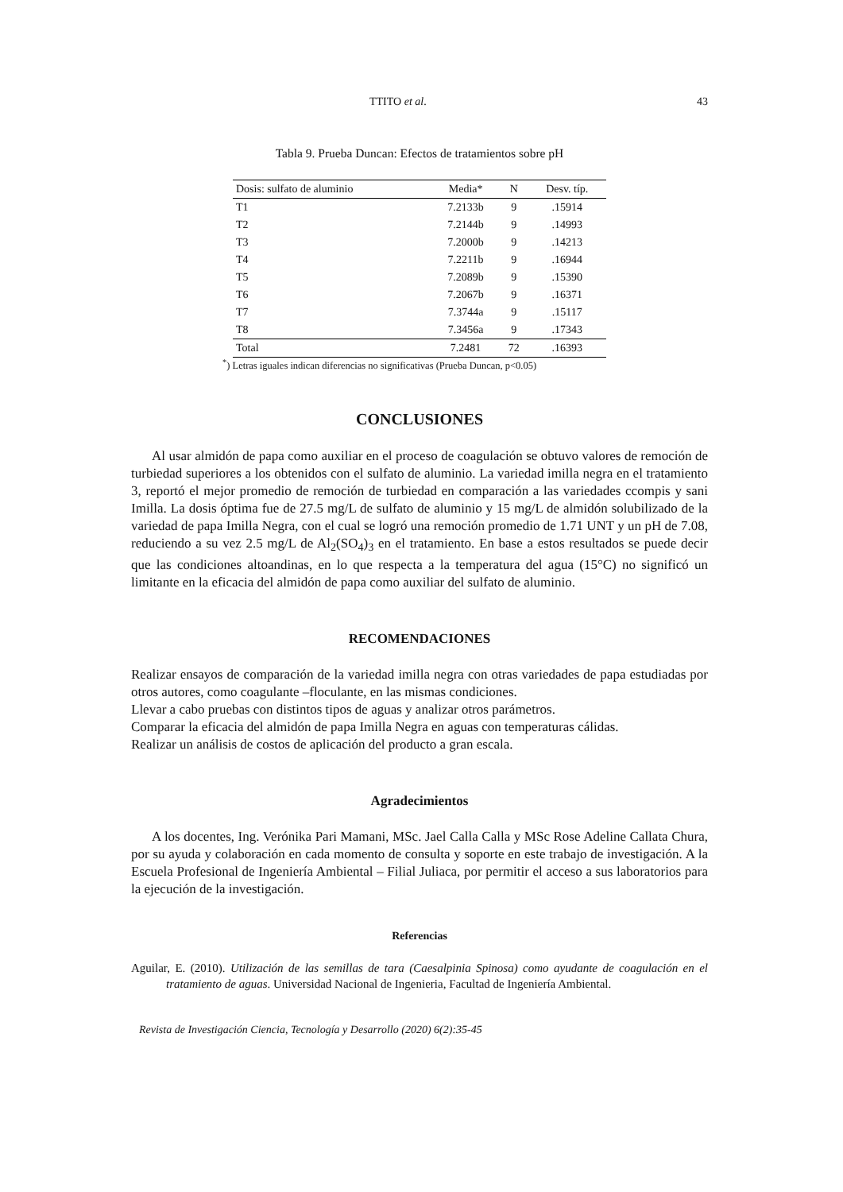TTITO et al. 43
Tabla 9. Prueba Duncan: Efectos de tratamientos sobre pH
| Dosis: sulfato de aluminio | Media* | N | Desv. típ. |
| --- | --- | --- | --- |
| T1 | 7.2133b | 9 | .15914 |
| T2 | 7.2144b | 9 | .14993 |
| T3 | 7.2000b | 9 | .14213 |
| T4 | 7.2211b | 9 | .16944 |
| T5 | 7.2089b | 9 | .15390 |
| T6 | 7.2067b | 9 | .16371 |
| T7 | 7.3744a | 9 | .15117 |
| T8 | 7.3456a | 9 | .17343 |
| Total | 7.2481 | 72 | .16393 |
<sup>*</sup>) Letras iguales indican diferencias no significativas (Prueba Duncan, p<0.05)
CONCLUSIONES
Al usar almidón de papa como auxiliar en el proceso de coagulación se obtuvo valores de remoción de turbiedad superiores a los obtenidos con el sulfato de aluminio. La variedad imilla negra en el tratamiento 3, reportó el mejor promedio de remoción de turbiedad en comparación a las variedades ccompis y sani Imilla. La dosis óptima fue de 27.5 mg/L de sulfato de aluminio y 15 mg/L de almidón solubilizado de la variedad de papa Imilla Negra, con el cual se logró una remoción promedio de 1.71 UNT y un pH de 7.08, reduciendo a su vez 2.5 mg/L de Al<sub>2</sub>(SO<sub>4</sub>)<sub>3</sub> en el tratamiento. En base a estos resultados se puede decir que las condiciones altoandinas, en lo que respecta a la temperatura del agua (15°C) no significó un limitante en la eficacia del almidón de papa como auxiliar del sulfato de aluminio.
RECOMENDACIONES
Realizar ensayos de comparación de la variedad imilla negra con otras variedades de papa estudiadas por otros autores, como coagulante –floculante, en las mismas condiciones.
Llevar a cabo pruebas con distintos tipos de aguas y analizar otros parámetros.
Comparar la eficacia del almidón de papa Imilla Negra en aguas con temperaturas cálidas.
Realizar un análisis de costos de aplicación del producto a gran escala.
Agradecimientos
A los docentes, Ing. Verónika Pari Mamani, MSc. Jael Calla Calla y MSc Rose Adeline Callata Chura, por su ayuda y colaboración en cada momento de consulta y soporte en este trabajo de investigación. A la Escuela Profesional de Ingeniería Ambiental – Filial Juliaca, por permitir el acceso a sus laboratorios para la ejecución de la investigación.
Referencias
Aguilar, E. (2010). Utilización de las semillas de tara (Caesalpinia Spinosa) como ayudante de coagulación en el tratamiento de aguas. Universidad Nacional de Ingenieria, Facultad de Ingeniería Ambiental.
Revista de Investigación Ciencia, Tecnología y Desarrollo (2020) 6(2):35-45